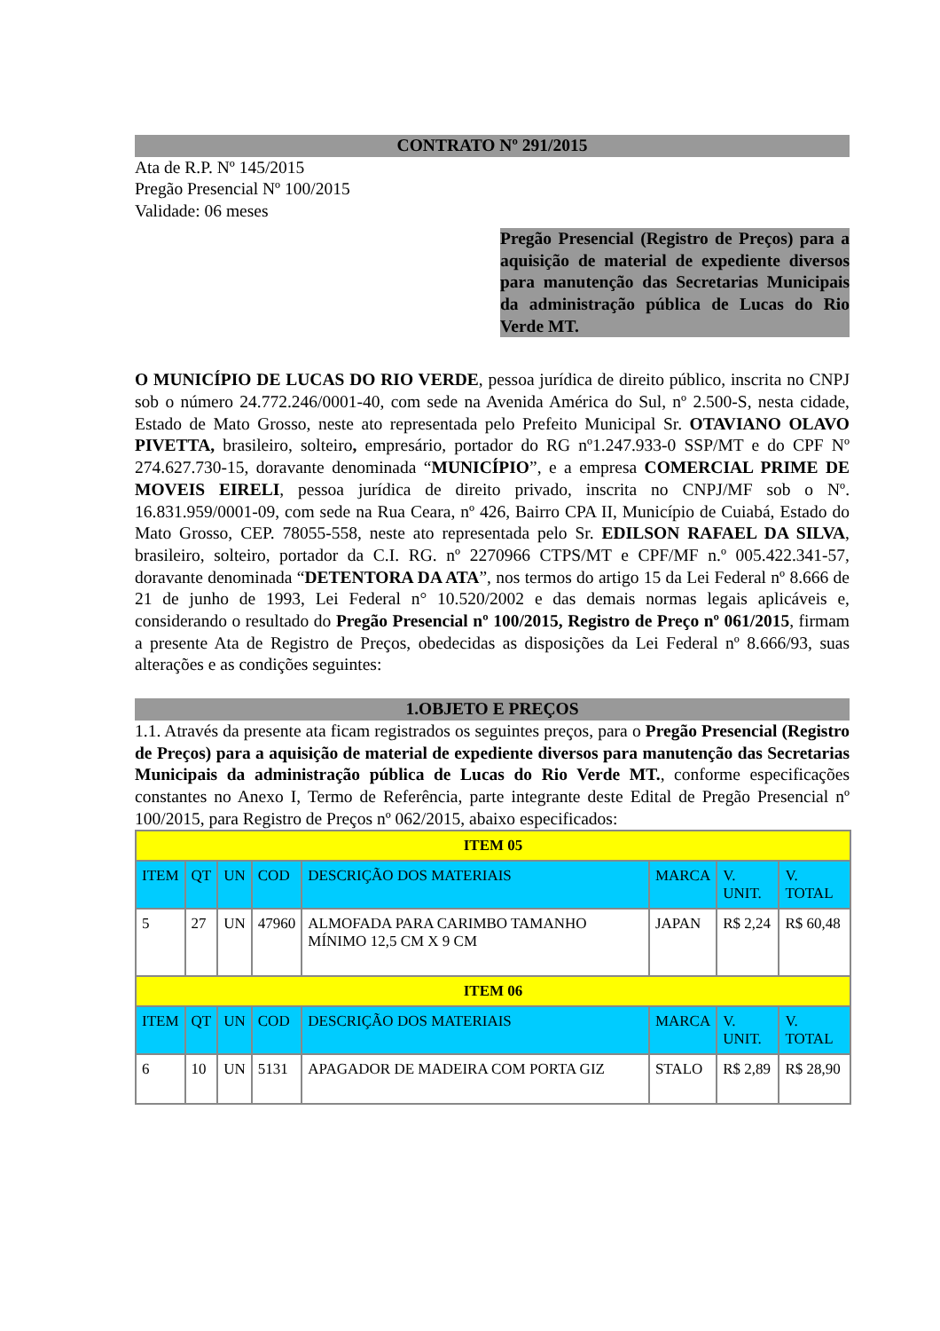CONTRATO Nº 291/2015
Ata de R.P. Nº 145/2015
Pregão Presencial Nº 100/2015
Validade: 06 meses
Pregão Presencial (Registro de Preços) para a aquisição de material de expediente diversos para manutenção das Secretarias Municipais da administração pública de Lucas do Rio Verde MT.
O MUNICÍPIO DE LUCAS DO RIO VERDE, pessoa jurídica de direito público, inscrita no CNPJ sob o número 24.772.246/0001-40, com sede na Avenida América do Sul, nº 2.500-S, nesta cidade, Estado de Mato Grosso, neste ato representada pelo Prefeito Municipal Sr. OTAVIANO OLAVO PIVETTA, brasileiro, solteiro, empresário, portador do RG nº1.247.933-0 SSP/MT e do CPF Nº 274.627.730-15, doravante denominada “MUNICÍPIO”, e a empresa COMERCIAL PRIME DE MOVEIS EIRELI, pessoa jurídica de direito privado, inscrita no CNPJ/MF sob o Nº. 16.831.959/0001-09, com sede na Rua Ceara, nº 426, Bairro CPA II, Município de Cuiabá, Estado do Mato Grosso, CEP. 78055-558, neste ato representada pelo Sr. EDILSON RAFAEL DA SILVA, brasileiro, solteiro, portador da C.I. RG. nº 2270966 CTPS/MT e CPF/MF n.º 005.422.341-57, doravante denominada “DETENTORA DA ATA”, nos termos do artigo 15 da Lei Federal nº 8.666 de 21 de junho de 1993, Lei Federal n° 10.520/2002 e das demais normas legais aplicáveis e, considerando o resultado do Pregão Presencial nº 100/2015, Registro de Preço nº 061/2015, firmam a presente Ata de Registro de Preços, obedecidas as disposições da Lei Federal nº 8.666/93, suas alterações e as condições seguintes:
1.OBJETO E PREÇOS
1.1. Através da presente ata ficam registrados os seguintes preços, para o Pregão Presencial (Registro de Preços) para a aquisição de material de expediente diversos para manutenção das Secretarias Municipais da administração pública de Lucas do Rio Verde MT., conforme especificações constantes no Anexo I, Termo de Referência, parte integrante deste Edital de Pregão Presencial nº 100/2015, para Registro de Preços nº 062/2015, abaixo especificados:
| ITEM 05 | | | | | | | |
| ITEM | QT | UN | COD | DESCRIÇÃO DOS MATERIAIS | MARCA | V. UNIT. | V. TOTAL |
| 5 | 27 | UN | 47960 | ALMOFADA PARA CARIMBO TAMANHO MÍNIMO 12,5 CM X 9 CM | JAPAN | R$ 2,24 | R$ 60,48 |
| ITEM 06 | | | | | | | |
| ITEM | QT | UN | COD | DESCRIÇÃO DOS MATERIAIS | MARCA | V. UNIT. | V. TOTAL |
| 6 | 10 | UN | 5131 | APAGADOR DE MADEIRA COM PORTA GIZ | STALO | R$ 2,89 | R$ 28,90 |